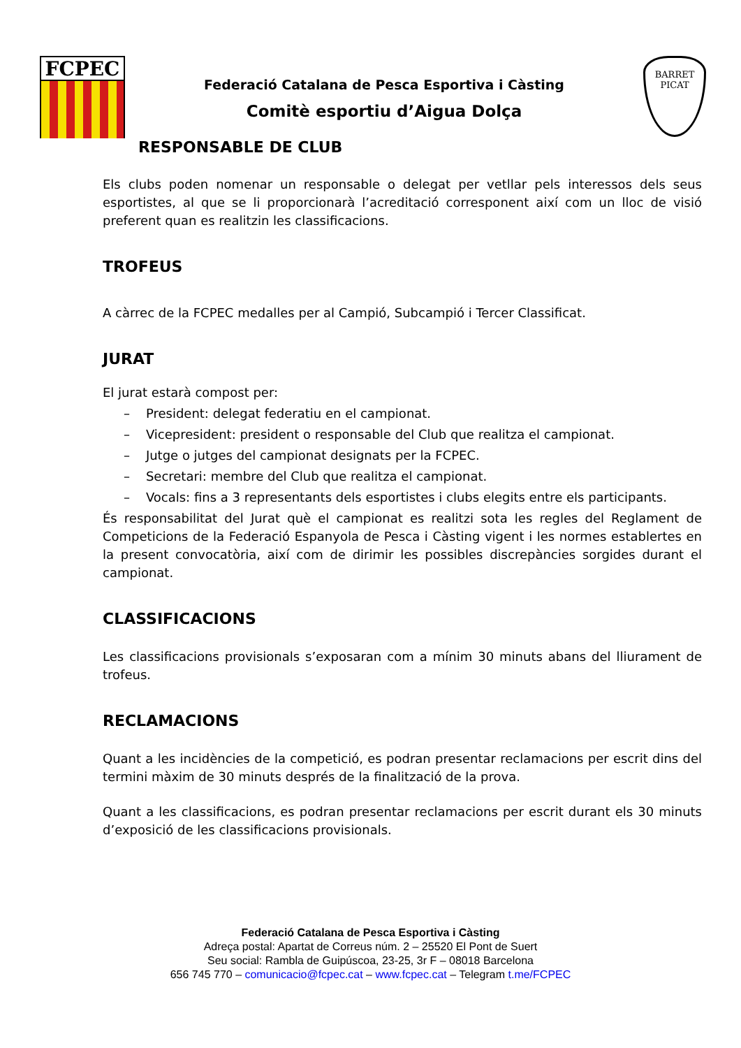FCPEC
Federació Catalana de Pesca Esportiva i Càsting
Comitè esportiu d’Aigua Dolça
BARRET PICAT
RESPONSABLE DE CLUB
Els clubs poden nomenar un responsable o delegat per vetllar pels interessos dels seus esportistes, al que se li proporcionarà l’acreditació corresponent així com un lloc de visió preferent quan es realitzin les classificacions.
TROFEUS
A càrrec de la FCPEC medalles per al Campió, Subcampió i Tercer Classificat.
JURAT
El jurat estarà compost per:
– President: delegat federatiu en el campionat.
– Vicepresident: president o responsable del Club que realitza el campionat.
– Jutge o jutges del campionat designats per la FCPEC.
– Secretari: membre del Club que realitza el campionat.
– Vocals: fins a 3 representants dels esportistes i clubs elegits entre els participants.
És responsabilitat del Jurat què el campionat es realitzi sota les regles del Reglament de Competicions de la Federació Espanyola de Pesca i Càsting vigent i les normes establertes en la present convocatòria, així com de dirimir les possibles discrepàncies sorgides durant el campionat.
CLASSIFICACIONS
Les classificacions provisionals s’exposaran com a mínim 30 minuts abans del lliurament de trofeus.
RECLAMACIONS
Quant a les incidències de la competició, es podran presentar reclamacions per escrit dins del termini màxim de 30 minuts després de la finalització de la prova.
Quant a les classificacions, es podran presentar reclamacions per escrit durant els 30 minuts d’exposició de les classificacions provisionals.
Federació Catalana de Pesca Esportiva i Càsting
Adreça postal: Apartat de Correus núm. 2 – 25520 El Pont de Suert
Seu social: Rambla de Guipúscoa, 23-25, 3r F – 08018 Barcelona
656 745 770 – comunicacio@fcpec.cat – www.fcpec.cat – Telegram t.me/FCPEC